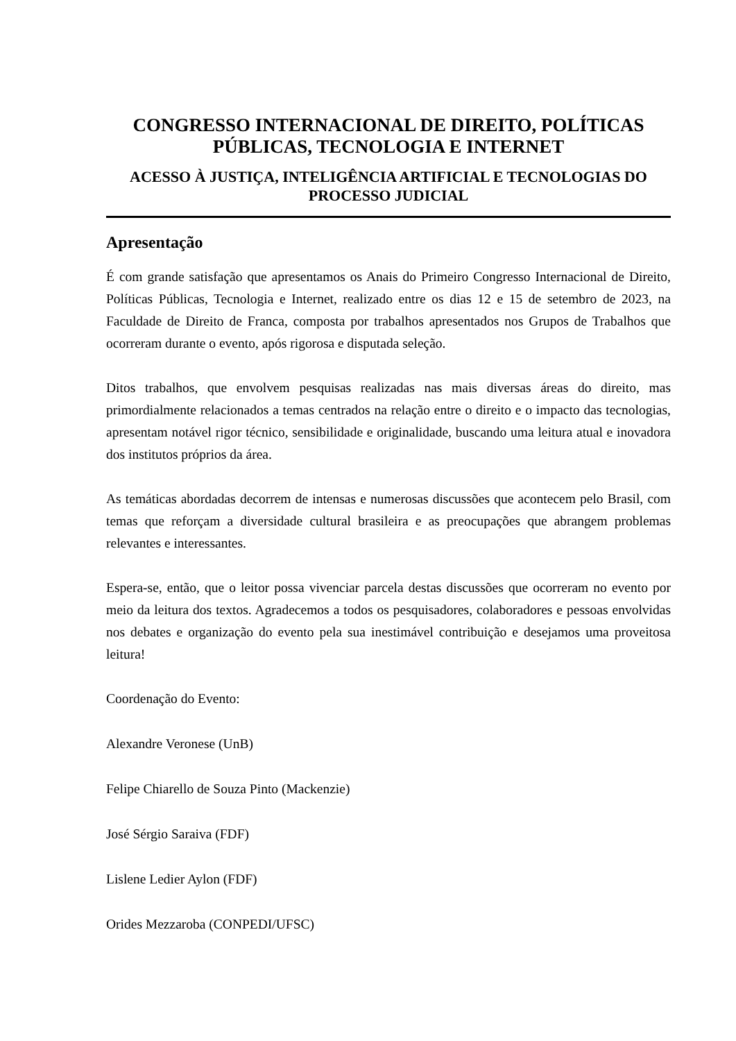CONGRESSO INTERNACIONAL DE DIREITO, POLÍTICAS PÚBLICAS, TECNOLOGIA E INTERNET
ACESSO À JUSTIÇA, INTELIGÊNCIA ARTIFICIAL E TECNOLOGIAS DO PROCESSO JUDICIAL
Apresentação
É com grande satisfação que apresentamos os Anais do Primeiro Congresso Internacional de Direito, Políticas Públicas, Tecnologia e Internet, realizado entre os dias 12 e 15 de setembro de 2023, na Faculdade de Direito de Franca, composta por trabalhos apresentados nos Grupos de Trabalhos que ocorreram durante o evento, após rigorosa e disputada seleção.
Ditos trabalhos, que envolvem pesquisas realizadas nas mais diversas áreas do direito, mas primordialmente relacionados a temas centrados na relação entre o direito e o impacto das tecnologias, apresentam notável rigor técnico, sensibilidade e originalidade, buscando uma leitura atual e inovadora dos institutos próprios da área.
As temáticas abordadas decorrem de intensas e numerosas discussões que acontecem pelo Brasil, com temas que reforçam a diversidade cultural brasileira e as preocupações que abrangem problemas relevantes e interessantes.
Espera-se, então, que o leitor possa vivenciar parcela destas discussões que ocorreram no evento por meio da leitura dos textos. Agradecemos a todos os pesquisadores, colaboradores e pessoas envolvidas nos debates e organização do evento pela sua inestimável contribuição e desejamos uma proveitosa leitura!
Coordenação do Evento:
Alexandre Veronese (UnB)
Felipe Chiarello de Souza Pinto (Mackenzie)
José Sérgio Saraiva (FDF)
Lislene Ledier Aylon (FDF)
Orides Mezzaroba (CONPEDI/UFSC)